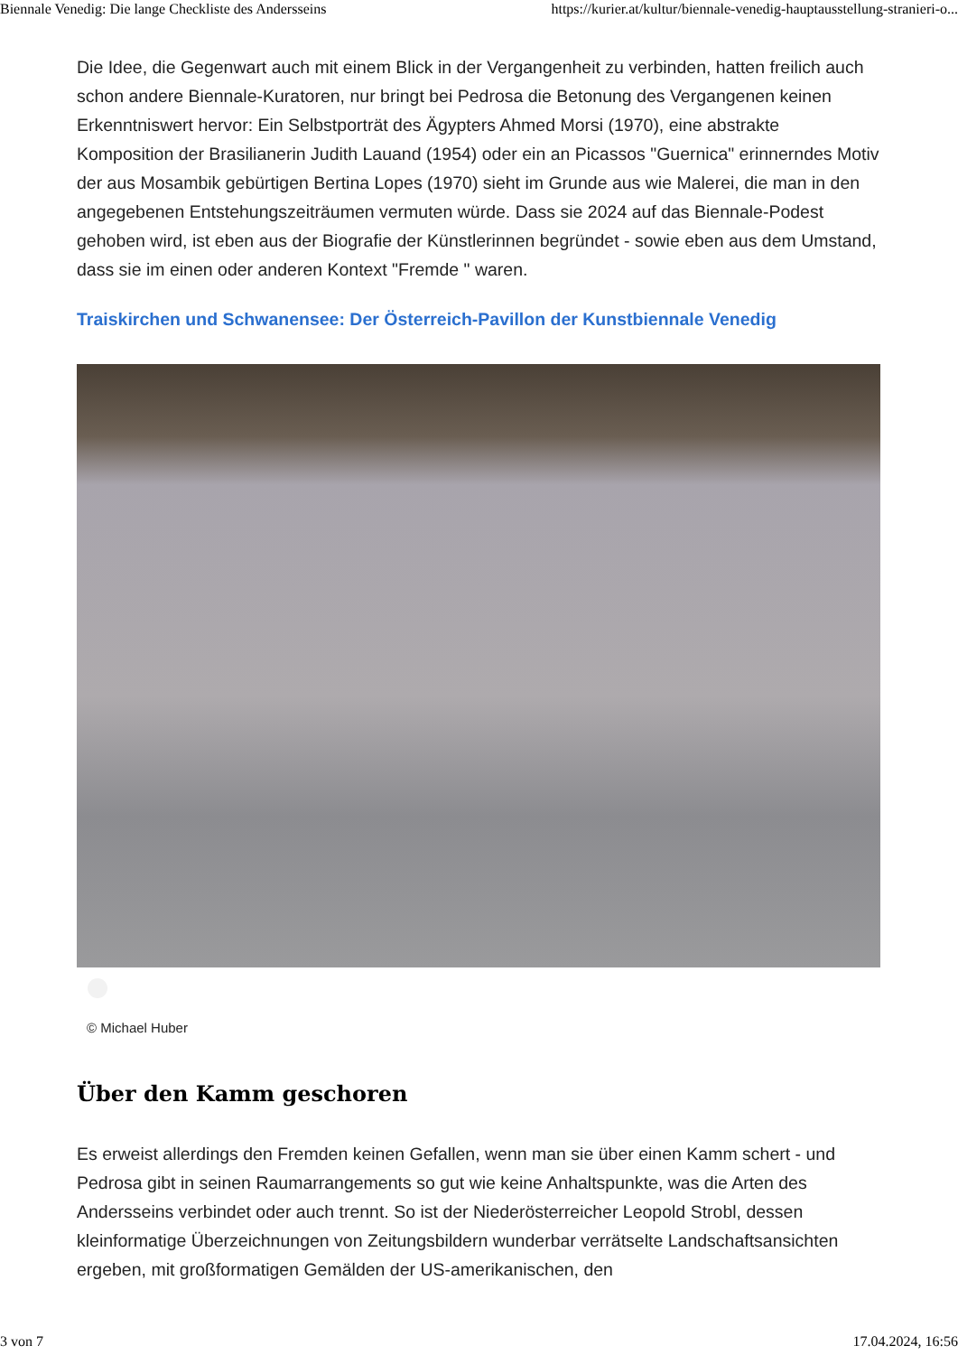Biennale Venedig: Die lange Checkliste des Andersseins https://kurier.at/kultur/biennale-venedig-hauptausstellung-stranieri-o...
Die Idee, die Gegenwart auch mit einem Blick in der Vergangenheit zu verbinden, hatten freilich auch schon andere Biennale-Kuratoren, nur bringt bei Pedrosa die Betonung des Vergangenen keinen Erkenntniswert hervor: Ein Selbstporträt des Ägypters Ahmed Morsi (1970), eine abstrakte Komposition der Brasilianerin Judith Lauand (1954) oder ein an Picassos "Guernica" erinnerndes Motiv der aus Mosambik gebürtigen Bertina Lopes (1970) sieht im Grunde aus wie Malerei, die man in den angegebenen Entstehungszeiträumen vermuten würde. Dass sie 2024 auf das Biennale-Podest gehoben wird, ist eben aus der Biografie der Künstlerinnen begründet - sowie eben aus dem Umstand, dass sie im einen oder anderen Kontext "Fremde " waren.
Traiskirchen und Schwanensee: Der Österreich-Pavillon der Kunstbiennale Venedig
© Michael Huber
Über den Kamm geschoren
Es erweist allerdings den Fremden keinen Gefallen, wenn man sie über einen Kamm schert - und Pedrosa gibt in seinen Raumarrangements so gut wie keine Anhaltspunkte, was die Arten des Andersseins verbindet oder auch trennt. So ist der Niederösterreicher Leopold Strobl, dessen kleinformatige Überzeichnungen von Zeitungsbildern wunderbar verrätselte Landschaftsansichten ergeben, mit großformatigen Gemälden der US-amerikanischen, den
3 von 7 17.04.2024, 16:56